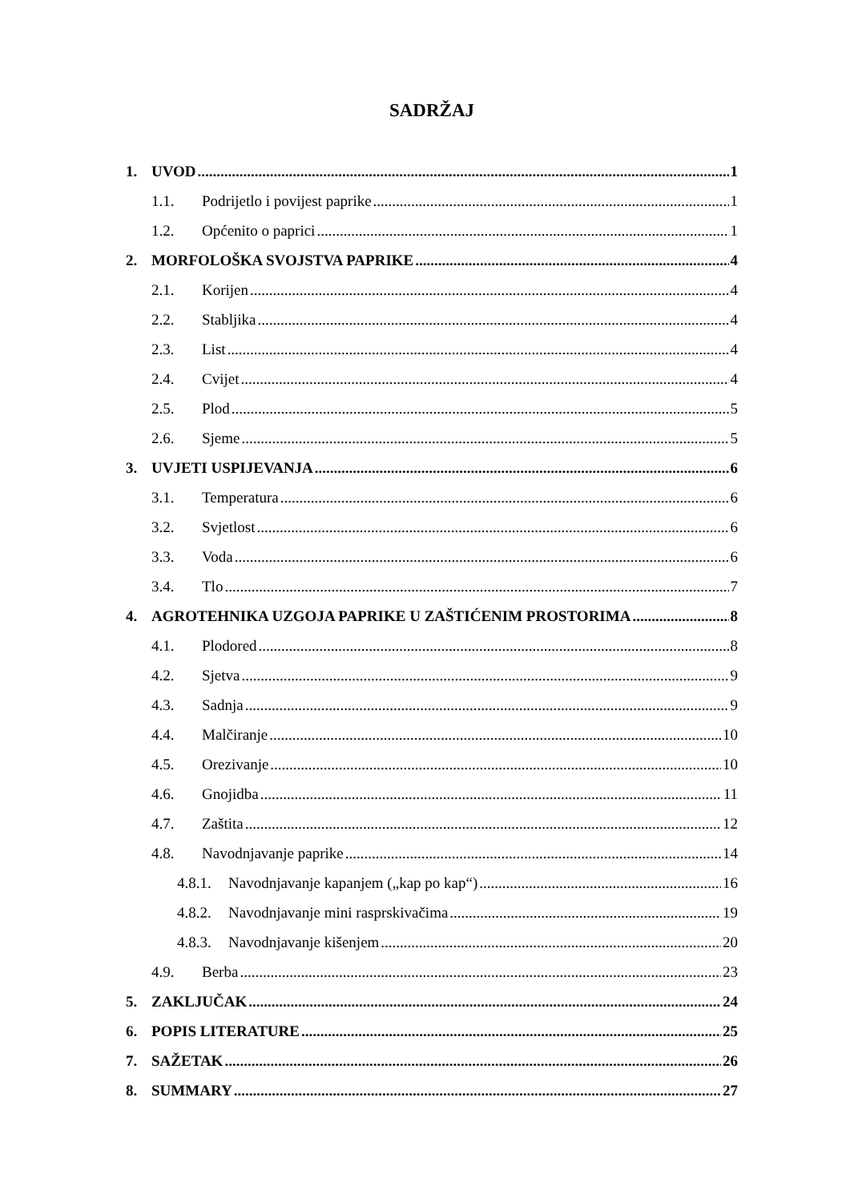SADRŽAJ
1. UVOD 1
1.1. Podrijetlo i povijest paprike 1
1.2. Općenito o paprici 1
2. MORFOLOŠKA SVOJSTVA PAPRIKE 4
2.1. Korijen 4
2.2. Stabljika 4
2.3. List 4
2.4. Cvijet 4
2.5. Plod 5
2.6. Sjeme 5
3. UVJETI USPIJEVANJA 6
3.1. Temperatura 6
3.2. Svjetlost 6
3.3. Voda 6
3.4. Tlo 7
4. AGROTEHNIKA UZGOJA PAPRIKE U ZAŠTIĆENIM PROSTORIMA 8
4.1. Plodored 8
4.2. Sjetva 9
4.3. Sadnja 9
4.4. Malčiranje 10
4.5. Orezivanje 10
4.6. Gnojidba 11
4.7. Zaštita 12
4.8. Navodnjavanje paprike 14
4.8.1. Navodnjavanje kapanjem („kap po kap“) 16
4.8.2. Navodnjavanje mini rasprskivačima 19
4.8.3. Navodnjavanje kišenjem 20
4.9. Berba 23
5. ZAKLJUČAK 24
6. POPIS LITERATURE 25
7. SAŽETAK 26
8. SUMMARY 27